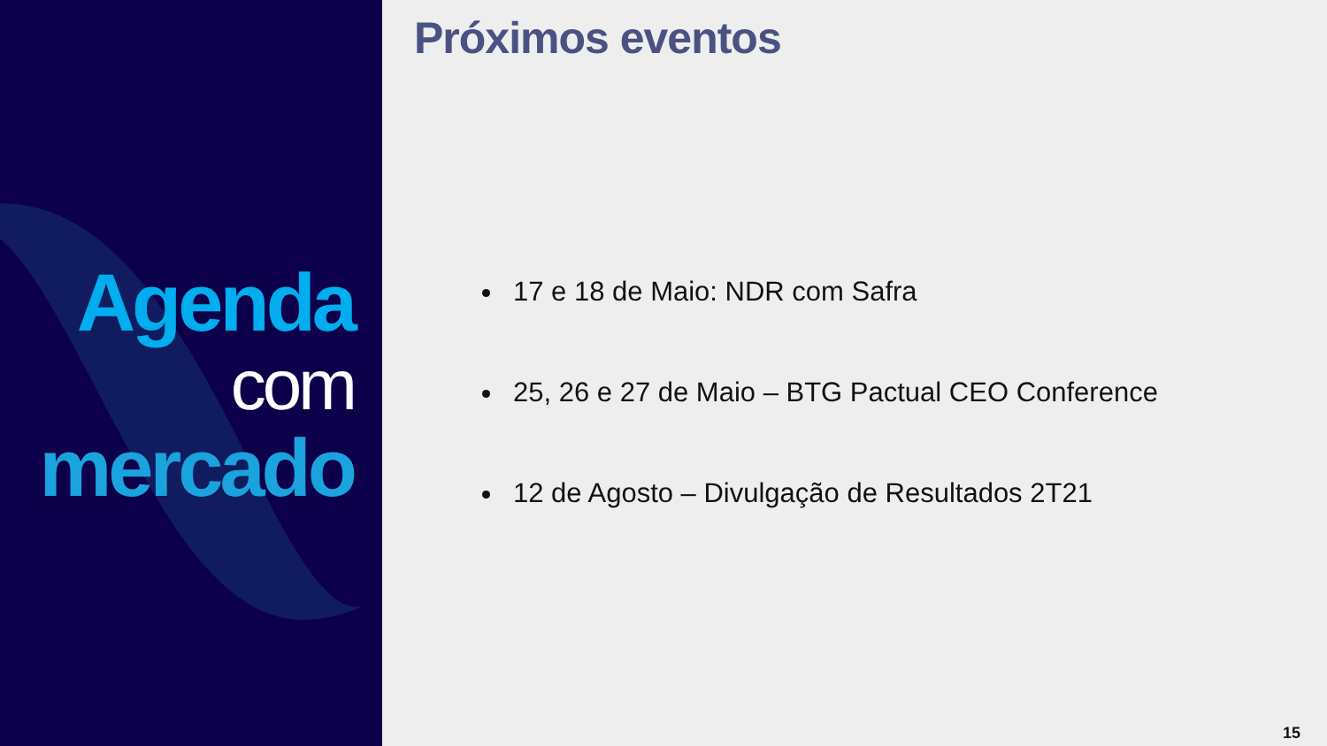Agenda
com
mercado
Próximos eventos
17 e 18 de Maio: NDR com Safra
25, 26 e 27 de Maio – BTG Pactual CEO Conference
12 de Agosto – Divulgação de Resultados 2T21
15